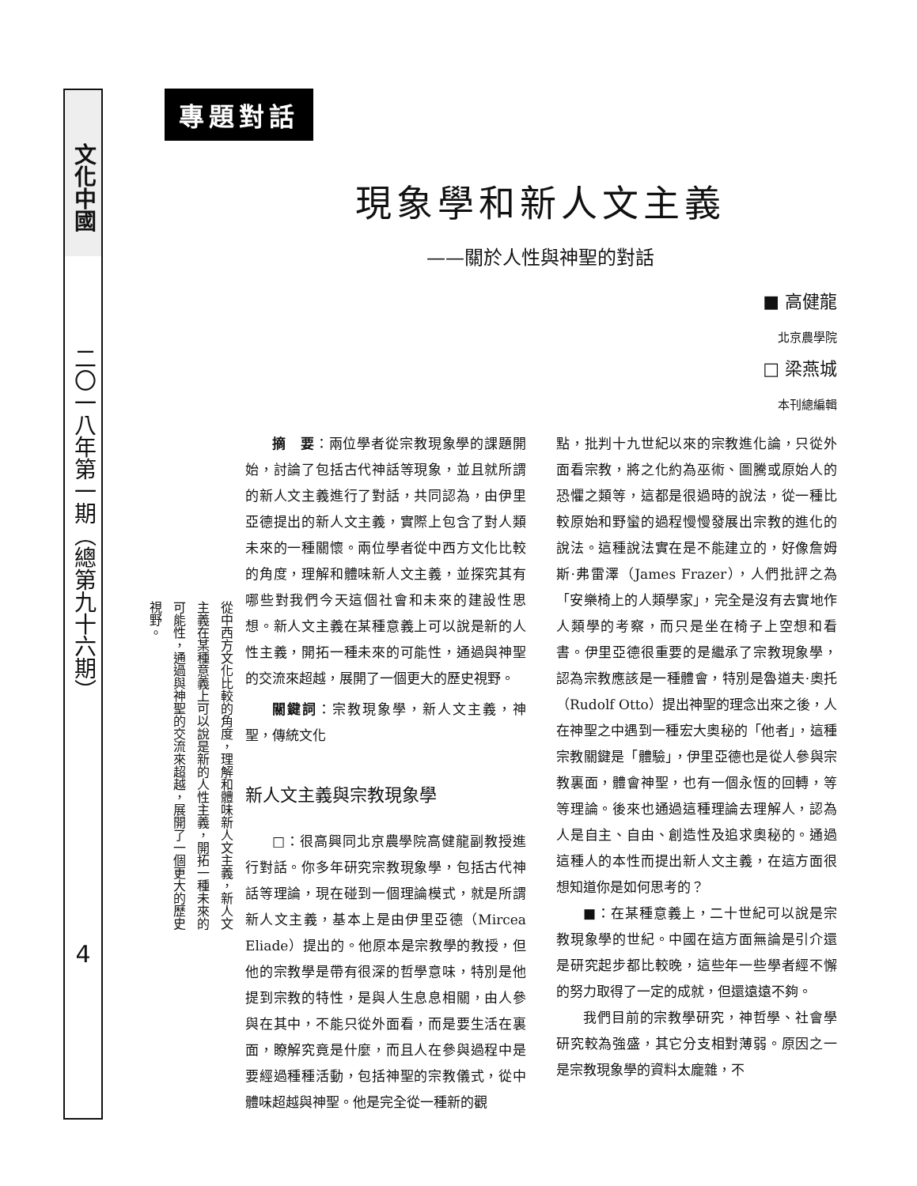文化中國
二〇一八年第一期（總第九十六期）
4
從中西方文化比較的角度，理解和體味新人文主義，新人文主義在某種意義上可以說是新的人性主義，開拓一種未來的可能性，通過與神聖的交流來超越，展開了一個更大的歷史視野。
專題對話
現象學和新人文主義
——關於人性與神聖的對話
■ 高健龍
北京農學院
□ 梁燕城
本刊總編輯
摘　要：兩位學者從宗教現象學的課題開始，討論了包括古代神話等現象，並且就所謂的新人文主義進行了對話，共同認為，由伊里亞德提出的新人文主義，實際上包含了對人類未來的一種關懷。兩位學者從中西方文化比較的角度，理解和體味新人文主義，並探究其有哪些對我們今天這個社會和未來的建設性思想。新人文主義在某種意義上可以說是新的人性主義，開拓一種未來的可能性，通過與神聖的交流來超越，展開了一個更大的歷史視野。
關鍵詞：宗教現象學，新人文主義，神聖，傳統文化
新人文主義與宗教現象學
□：很高興同北京農學院高健龍副教授進行對話。你多年研究宗教現象學，包括古代神話等理論，現在碰到一個理論模式，就是所謂新人文主義，基本上是由伊里亞德（Mircea Eliade）提出的。他原本是宗教學的教授，但他的宗教學是帶有很深的哲學意味，特別是他提到宗教的特性，是與人生息息相關，由人參與在其中，不能只從外面看，而是要生活在裏面，瞭解究竟是什麼，而且人在參與過程中是要經過種種活動，包括神聖的宗教儀式，從中體味超越與神聖。他是完全從一種新的觀
點，批判十九世紀以來的宗教進化論，只從外面看宗教，將之化約為巫術、圖騰或原始人的恐懼之類等，這都是很過時的說法，從一種比較原始和野蠻的過程慢慢發展出宗教的進化的說法。這種說法實在是不能建立的，好像詹姆斯·弗雷澤（James Frazer），人們批評之為「安樂椅上的人類學家」，完全是沒有去實地作人類學的考察，而只是坐在椅子上空想和看書。伊里亞德很重要的是繼承了宗教現象學，認為宗教應該是一種體會，特別是魯道夫·奧托（Rudolf Otto）提出神聖的理念出來之後，人在神聖之中遇到一種宏大奧秘的「他者」，這種宗教關鍵是「體驗」，伊里亞德也是從人參與宗教裏面，體會神聖，也有一個永恆的回轉，等等理論。後來也通過這種理論去理解人，認為人是自主、自由、創造性及追求奧秘的。通過這種人的本性而提出新人文主義，在這方面很想知道你是如何思考的？
■：在某種意義上，二十世紀可以說是宗教現象學的世紀。中國在這方面無論是引介還是研究起步都比較晚，這些年一些學者經不懈的努力取得了一定的成就，但還遠遠不夠。
我們目前的宗教學研究，神哲學、社會學研究較為強盛，其它分支相對薄弱。原因之一是宗教現象學的資料太龐雜，不